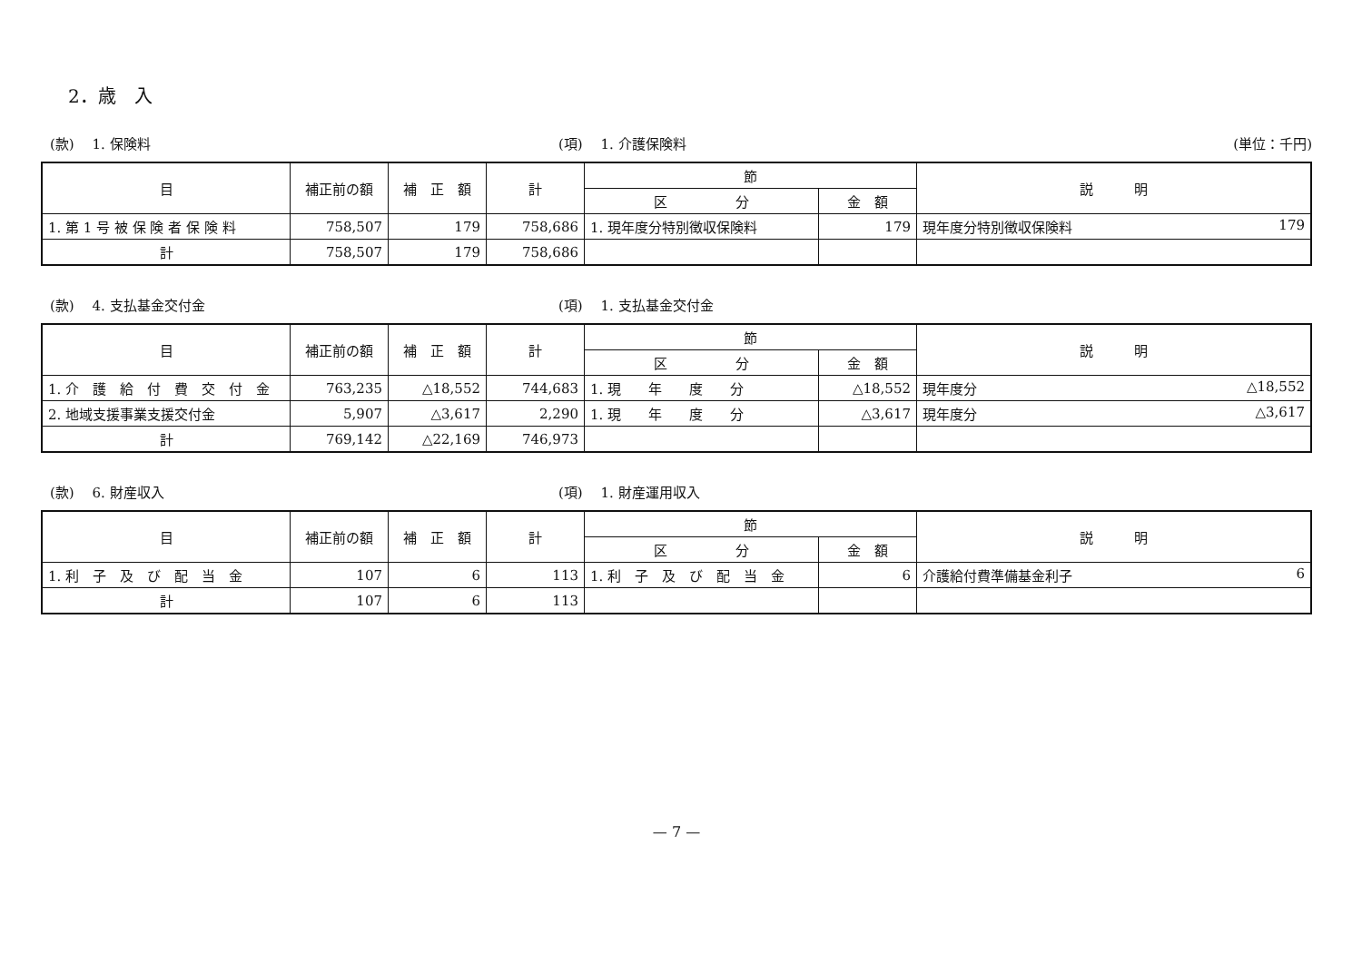2．歳　入
(款)　 1. 保険料 (項)　 1. 介護保険料 (単位：千円)
| 目 | 補正前の額 | 補 正 額 | 計 | 節 | | 説 明 |
| --- | --- | --- | --- | --- | --- | --- |
| | | | | 区 分 | 金 額 | |
| 1. 第 1 号 被 保 険 者 保 険 料 | 758,507 | 179 | 758,686 | 1. 現年度分特別徴収保険料 | 179 | 現年度分特別徴収保険料 179 |
| 計 | 758,507 | 179 | 758,686 | | | |
(款)　 4. 支払基金交付金 (項)　 1. 支払基金交付金
| 目 | 補正前の額 | 補 正 額 | 計 | 節 | | 説 明 |
| --- | --- | --- | --- | --- | --- | --- |
| | | | | 区 分 | 金 額 | |
| 1. 介 護 給 付 費 交 付 金 | 763,235 | △18,552 | 744,683 | 1. 現 年 度 分 | △18,552 | 現年度分 △18,552 |
| 2. 地域支援事業支援交付金 | 5,907 | △3,617 | 2,290 | 1. 現 年 度 分 | △3,617 | 現年度分 △3,617 |
| 計 | 769,142 | △22,169 | 746,973 | | | |
(款)　 6. 財産収入 (項)　 1. 財産運用収入
| 目 | 補正前の額 | 補 正 額 | 計 | 節 | | 説 明 |
| --- | --- | --- | --- | --- | --- | --- |
| | | | | 区 分 | 金 額 | |
| 1. 利 子 及 び 配 当 金 | 107 | 6 | 113 | 1. 利 子 及 び 配 当 金 | 6 | 介護給付費準備基金利子 6 |
| 計 | 107 | 6 | 113 | | | |
— 7 —